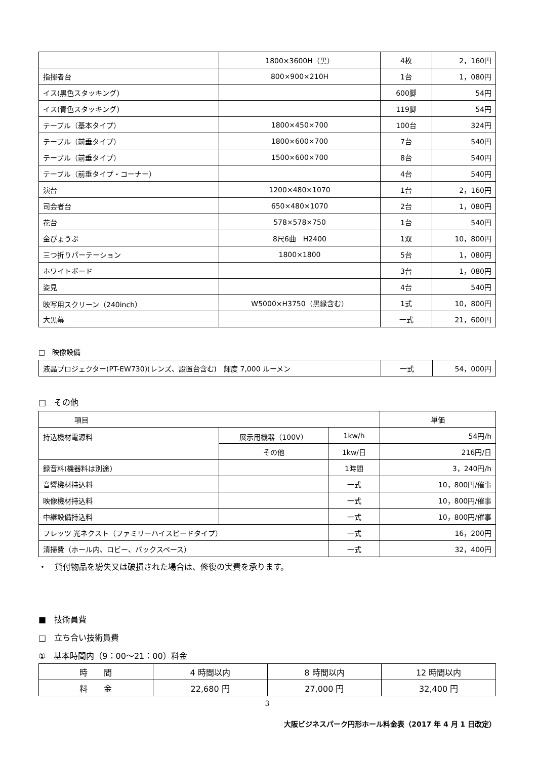| | 1800×3600H（黒） | 4枚 | 2，160円 |
| 指揮者台 | 800×900×210H | 1台 | 1，080円 |
| イス(黒色スタッキング) | | 600脚 | 54円 |
| イス(青色スタッキング) | | 119脚 | 54円 |
| テーブル（基本タイプ） | 1800×450×700 | 100台 | 324円 |
| テーブル（前垂タイプ） | 1800×600×700 | 7台 | 540円 |
| テーブル（前垂タイプ） | 1500×600×700 | 8台 | 540円 |
| テーブル（前垂タイプ・コーナー） | | 4台 | 540円 |
| 演台 | 1200×480×1070 | 1台 | 2，160円 |
| 司会者台 | 650×480×1070 | 2台 | 1，080円 |
| 花台 | 578×578×750 | 1台 | 540円 |
| 金びょうぶ | 8尺6曲 H2400 | 1双 | 10，800円 |
| 三つ折りパーテーション | 1800×1800 | 5台 | 1，080円 |
| ホワイトボード | | 3台 | 1，080円 |
| 姿見 | | 4台 | 540円 |
| 映写用スクリーン（240inch） | W5000×H3750（黒縁含む） | 1式 | 10，800円 |
| 大黒幕 | | 一式 | 21，600円 |
□　映像設備
| 液晶プロジェクター(PT-EW730)(レンズ、設置台含む) 輝度 7,000 ルーメン | 一式 | 54，000円 |
□　その他
| 項目 | | | 単価 |
| 持込機材電源料 | 展示用機器（100V） | 1kw/h | 54円/h |
| | その他 | 1kw/日 | 216円/日 |
| 録音料(機器料は別途) | | 1時間 | 3，240円/h |
| 音響機材持込料 | | 一式 | 10，800円/催事 |
| 映像機材持込料 | | 一式 | 10，800円/催事 |
| 中継設備持込料 | | 一式 | 10，800円/催事 |
| フレッツ 光ネクスト（ファミリーハイスピードタイプ） | | 一式 | 16，200円 |
| 清掃費（ホール内、ロビー、バックスペース） | | 一式 | 32，400円 |
・　貸付物品を紛失又は破損された場合は、修復の実費を承ります。
■　技術員費
□　立ち合い技術員費
①　基本時間内（9：00〜21：00）料金
| 時 間 | 4 時間以内 | 8 時間以内 | 12 時間以内 |
| 料 金 | 22,680 円 | 27,000 円 | 32,400 円 |
3
大阪ビジネスパーク円形ホール料金表（2017 年 4 月 1 日改定）